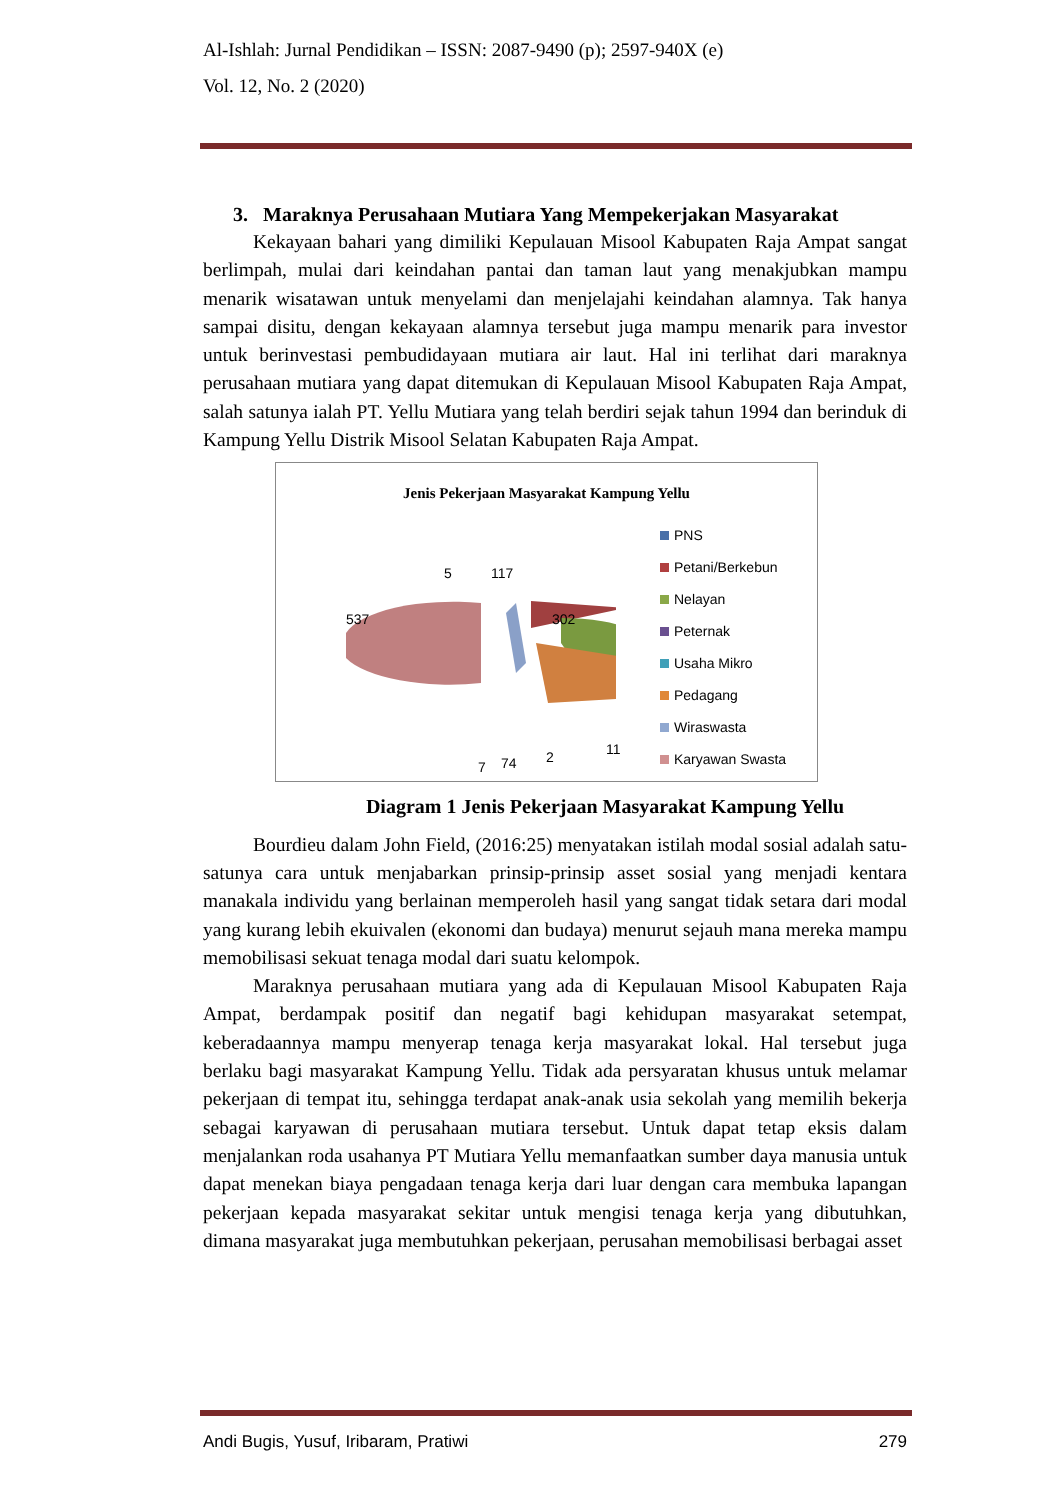Al-Ishlah: Jurnal Pendidikan – ISSN: 2087-9490 (p); 2597-940X (e)
Vol. 12, No. 2 (2020)
3. Maraknya Perusahaan Mutiara Yang Mempekerjakan Masyarakat
Kekayaan bahari yang dimiliki Kepulauan Misool Kabupaten Raja Ampat sangat berlimpah, mulai dari keindahan pantai dan taman laut yang menakjubkan mampu menarik wisatawan untuk menyelami dan menjelajahi keindahan alamnya. Tak hanya sampai disitu, dengan kekayaan alamnya tersebut juga mampu menarik para investor untuk berinvestasi pembudidayaan mutiara air laut. Hal ini terlihat dari maraknya perusahaan mutiara yang dapat ditemukan di Kepulauan Misool Kabupaten Raja Ampat, salah satunya ialah PT. Yellu Mutiara yang telah berdiri sejak tahun 1994 dan berinduk di Kampung Yellu Distrik Misool Selatan Kabupaten Raja Ampat.
Jenis Pekerjaan Masyarakat Kampung Yellu
537
5 117
302
7 74 2 11
PNS
Petani/Berkebun
Nelayan
Peternak
Usaha Mikro
Pedagang
Wiraswasta
Karyawan Swasta
Diagram 1 Jenis Pekerjaan Masyarakat Kampung Yellu
Bourdieu dalam John Field, (2016:25) menyatakan istilah modal sosial adalah satu-satunya cara untuk menjabarkan prinsip-prinsip asset sosial yang menjadi kentara manakala individu yang berlainan memperoleh hasil yang sangat tidak setara dari modal yang kurang lebih ekuivalen (ekonomi dan budaya) menurut sejauh mana mereka mampu memobilisasi sekuat tenaga modal dari suatu kelompok.
Maraknya perusahaan mutiara yang ada di Kepulauan Misool Kabupaten Raja Ampat, berdampak positif dan negatif bagi kehidupan masyarakat setempat, keberadaannya mampu menyerap tenaga kerja masyarakat lokal. Hal tersebut juga berlaku bagi masyarakat Kampung Yellu. Tidak ada persyaratan khusus untuk melamar pekerjaan di tempat itu, sehingga terdapat anak-anak usia sekolah yang memilih bekerja sebagai karyawan di perusahaan mutiara tersebut. Untuk dapat tetap eksis dalam menjalankan roda usahanya PT Mutiara Yellu memanfaatkan sumber daya manusia untuk dapat menekan biaya pengadaan tenaga kerja dari luar dengan cara membuka lapangan pekerjaan kepada masyarakat sekitar untuk mengisi tenaga kerja yang dibutuhkan, dimana masyarakat juga membutuhkan pekerjaan, perusahan memobilisasi berbagai asset
Andi Bugis, Yusuf, Iribaram, Pratiwi 279